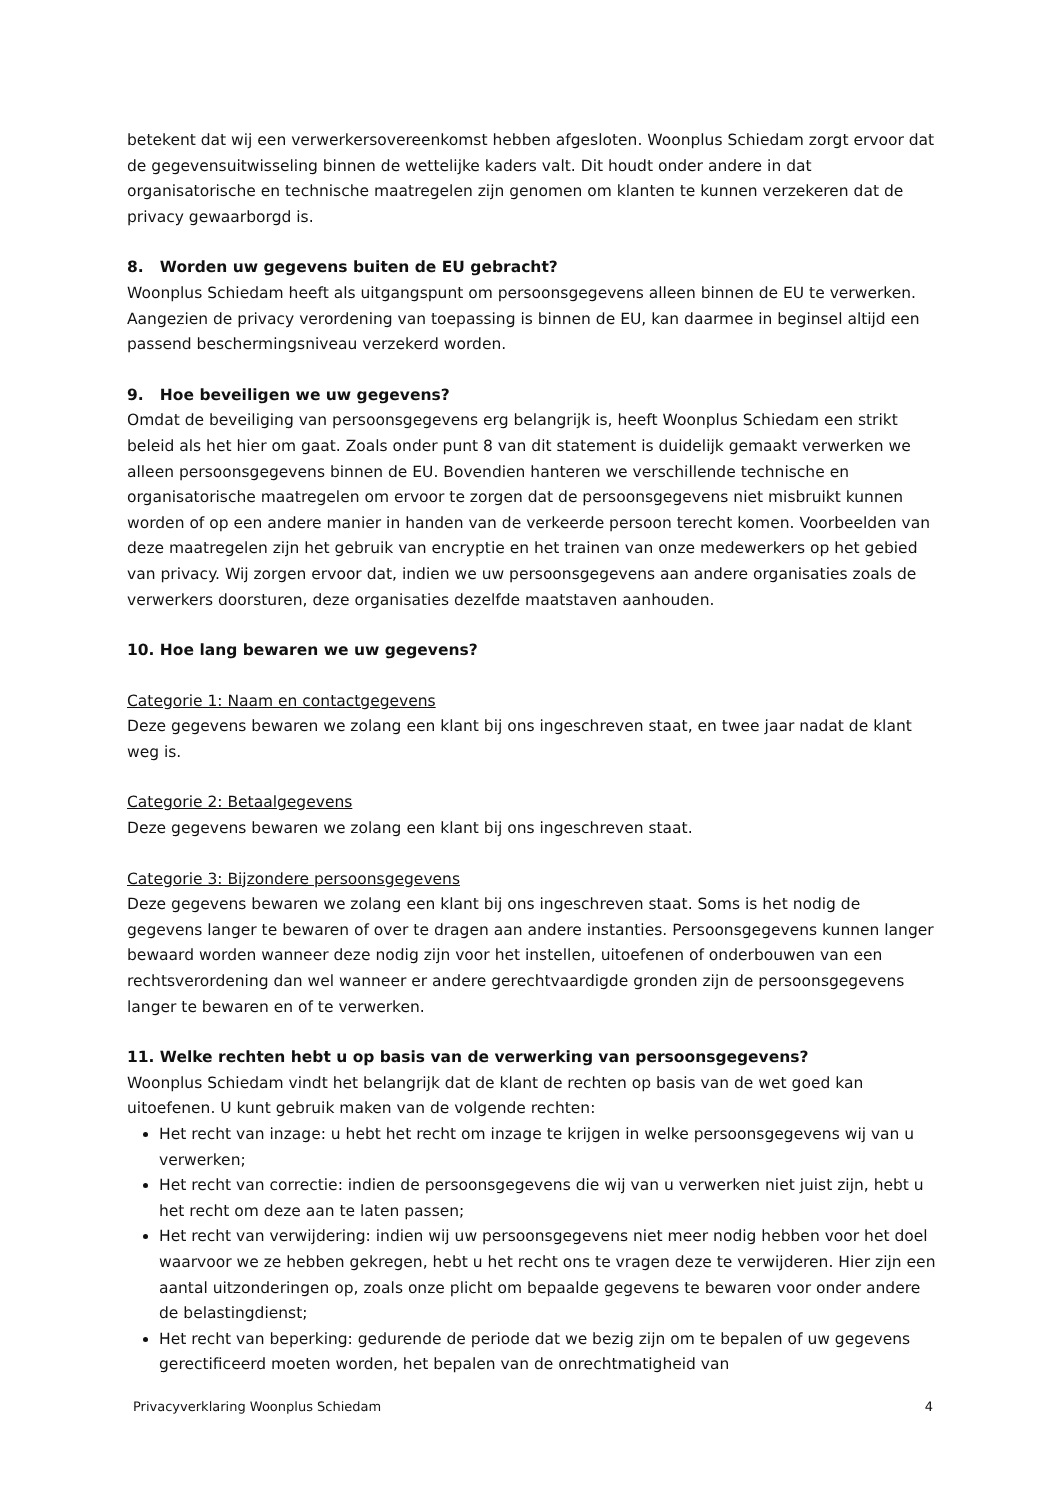betekent dat wij een verwerkersovereenkomst hebben afgesloten. Woonplus Schiedam zorgt ervoor dat de gegevensuitwisseling binnen de wettelijke kaders valt. Dit houdt onder andere in dat organisatorische en technische maatregelen zijn genomen om klanten te kunnen verzekeren dat de privacy gewaarborgd is.
8. Worden uw gegevens buiten de EU gebracht?
Woonplus Schiedam heeft als uitgangspunt om persoonsgegevens alleen binnen de EU te verwerken. Aangezien de privacy verordening van toepassing is binnen de EU, kan daarmee in beginsel altijd een passend beschermingsniveau verzekerd worden.
9. Hoe beveiligen we uw gegevens?
Omdat de beveiliging van persoonsgegevens erg belangrijk is, heeft Woonplus Schiedam een strikt beleid als het hier om gaat. Zoals onder punt 8 van dit statement is duidelijk gemaakt verwerken we alleen persoonsgegevens binnen de EU. Bovendien hanteren we verschillende technische en organisatorische maatregelen om ervoor te zorgen dat de persoonsgegevens niet misbruikt kunnen worden of op een andere manier in handen van de verkeerde persoon terecht komen. Voorbeelden van deze maatregelen zijn het gebruik van encryptie en het trainen van onze medewerkers op het gebied van privacy. Wij zorgen ervoor dat, indien we uw persoonsgegevens aan andere organisaties zoals de verwerkers doorsturen, deze organisaties dezelfde maatstaven aanhouden.
10. Hoe lang bewaren we uw gegevens?
Categorie 1: Naam en contactgegevens
Deze gegevens bewaren we zolang een klant bij ons ingeschreven staat, en twee jaar nadat de klant weg is.
Categorie 2: Betaalgegevens
Deze gegevens bewaren we zolang een klant bij ons ingeschreven staat.
Categorie 3: Bijzondere persoonsgegevens
Deze gegevens bewaren we zolang een klant bij ons ingeschreven staat. Soms is het nodig de gegevens langer te bewaren of over te dragen aan andere instanties. Persoonsgegevens kunnen langer bewaard worden wanneer deze nodig zijn voor het instellen, uitoefenen of onderbouwen van een rechtsverordening dan wel wanneer er andere gerechtvaardigde gronden zijn de persoonsgegevens langer te bewaren en of te verwerken.
11. Welke rechten hebt u op basis van de verwerking van persoonsgegevens?
Woonplus Schiedam vindt het belangrijk dat de klant de rechten op basis van de wet goed kan uitoefenen. U kunt gebruik maken van de volgende rechten:
Het recht van inzage: u hebt het recht om inzage te krijgen in welke persoonsgegevens wij van u verwerken;
Het recht van correctie: indien de persoonsgegevens die wij van u verwerken niet juist zijn, hebt u het recht om deze aan te laten passen;
Het recht van verwijdering: indien wij uw persoonsgegevens niet meer nodig hebben voor het doel waarvoor we ze hebben gekregen, hebt u het recht ons te vragen deze te verwijderen. Hier zijn een aantal uitzonderingen op, zoals onze plicht om bepaalde gegevens te bewaren voor onder andere de belastingdienst;
Het recht van beperking: gedurende de periode dat we bezig zijn om te bepalen of uw gegevens gerectificeerd moeten worden, het bepalen van de onrechtmatigheid van
Privacyverklaring Woonplus Schiedam 4